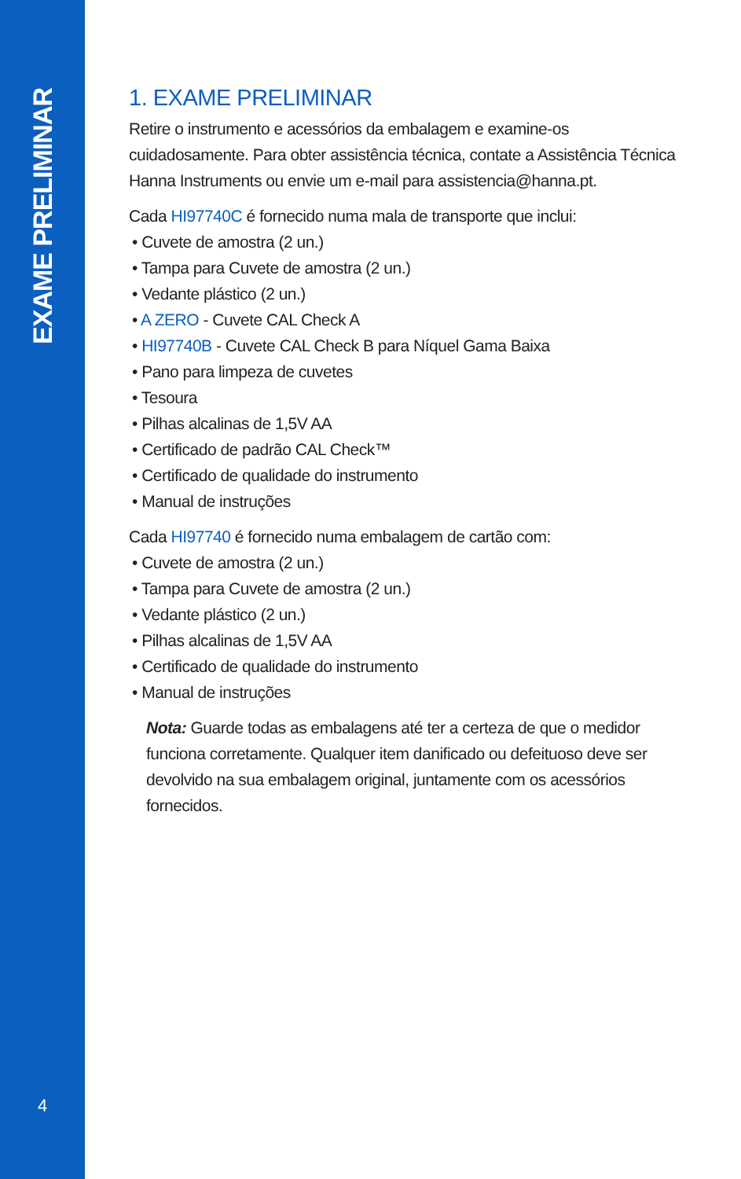EXAME PRELIMINAR
4
1. EXAME PRELIMINAR
Retire o instrumento e acessórios da embalagem e examine-os cuidadosamente. Para obter assistência técnica, contate a Assistência Técnica Hanna Instruments ou envie um e-mail para assistencia@hanna.pt.
Cada HI97740C é fornecido numa mala de transporte que inclui:
• Cuvete de amostra (2 un.)
• Tampa para Cuvete de amostra (2 un.)
• Vedante plástico (2 un.)
• A ZERO - Cuvete CAL Check A
• HI97740B - Cuvete CAL Check B para Níquel Gama Baixa
• Pano para limpeza de cuvetes
• Tesoura
• Pilhas alcalinas de 1,5V AA
• Certificado de padrão CAL Check™
• Certificado de qualidade do instrumento
• Manual de instruções
Cada HI97740 é fornecido numa embalagem de cartão com:
• Cuvete de amostra (2 un.)
• Tampa para Cuvete de amostra (2 un.)
• Vedante plástico (2 un.)
• Pilhas alcalinas de 1,5V AA
• Certificado de qualidade do instrumento
• Manual de instruções
Nota: Guarde todas as embalagens até ter a certeza de que o medidor funciona corretamente. Qualquer item danificado ou defeituoso deve ser devolvido na sua embalagem original, juntamente com os acessórios fornecidos.